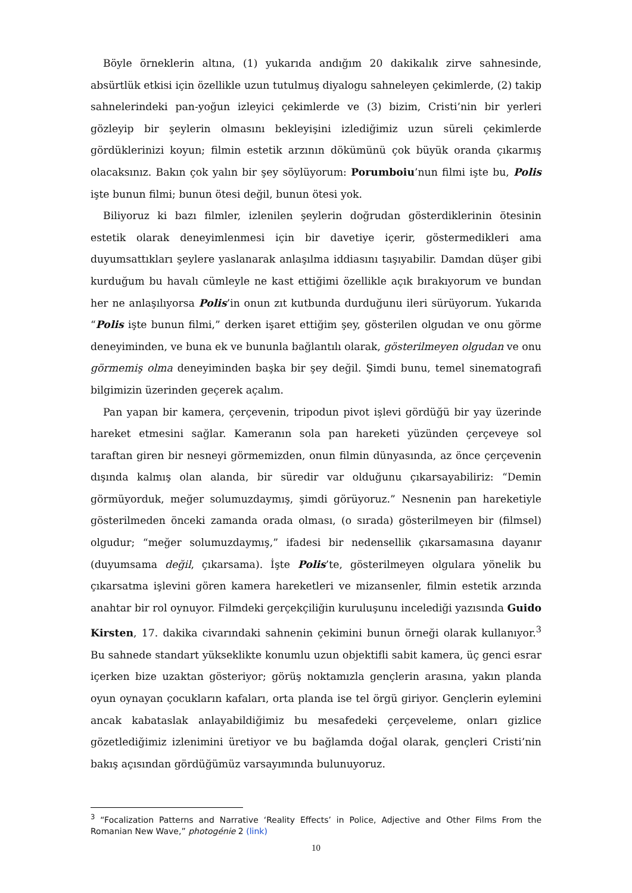Böyle örneklerin altına, (1) yukarıda andığım 20 dakikalık zirve sahnesinde, absürtlük etkisi için özellikle uzun tutulmuş diyalogu sahneleyen çekimlerde, (2) takip sahnelerindeki pan-yoğun izleyici çekimlerde ve (3) bizim, Cristi’nin bir yerleri gözleyip bir şeylerin olmasını bekleyişini izlediğimiz uzun süreli çekimlerde gördüklerinizi koyun; filmin estetik arzının dökümünü çok büyük oranda çıkarmış olacaksınız. Bakın çok yalın bir şey söylüyorum: Porumboiu’nun filmi işte bu, Polis işte bunun filmi; bunun ötesi değil, bunun ötesi yok.
Biliyoruz ki bazı filmler, izlenilen şeylerin doğrudan gösterdiklerinin ötesinin estetik olarak deneyimlenmesi için bir davetiye içerir, göstermedikleri ama duyumsattıkları şeylere yaslanarak anlaşılma iddiasını taşıyabilir. Damdan düşer gibi kurduğum bu havalı cümleyle ne kast ettiğimi özellikle açık bırakıyorum ve bundan her ne anlaşılıyorsa Polis’in onun zıt kutbunda durduğunu ileri sürüyorum. Yukarıda “Polis işte bunun filmi,” derken işaret ettiğim şey, gösterilen olgudan ve onu görme deneyiminden, ve buna ek ve bununla bağlantılı olarak, gösterilmeyen olgudan ve onu görmemiş olma deneyiminden başka bir şey değil. Şimdi bunu, temel sinematografi bilgimizin üzerinden geçerek açalım.
Pan yapan bir kamera, çerçevenin, tripodun pivot işlevi gördüğü bir yay üzerinde hareket etmesini sağlar. Kameranın sola pan hareketi yüzünden çerçeveye sol taraftan giren bir nesneyi görmemizden, onun filmin dünyasında, az önce çerçevenin dışında kalmış olan alanda, bir süredir var olduğunu çıkarsayabiliriz: “Demin görmüyorduk, meğer solumuzdaymış, şimdi görüyoruz.” Nesnenin pan hareketiyle gösterilmeden önceki zamanda orada olması, (o sırada) gösterilmeyen bir (filmsel) olgudur; “meğer solumuzdaymış,” ifadesi bir nedensellik çıkarsamasına dayanır (duyumsama değil, çıkarsama). İşte Polis’te, gösterilmeyen olgulara yönelik bu çıkarsatma işlevini gören kamera hareketleri ve mizansenler, filmin estetik arzında anahtar bir rol oynuyor. Filmdeki gerçekçiliğin kuruluşunu incelediği yazısında Guido Kirsten, 17. dakika civarındaki sahnenin çekimini bunun örneği olarak kullanıyor.<sup>3</sup> Bu sahnede standart yükseklikte konumlu uzun objektifli sabit kamera, üç genci esrar içerken bize uzaktan gösteriyor; görüş noktamızla gençlerin arasına, yakın planda oyun oynayan çocukların kafaları, orta planda ise tel örgü giriyor. Gençlerin eylemini ancak kabataslak anlayabildiğimiz bu mesafedeki çerçeveleme, onları gizlice gözetlediğimiz izlenimini üretiyor ve bu bağlamda doğal olarak, gençleri Cristi’nin bakış açısından gördüğümüz varsayımında bulunuyoruz.
<sup>3</sup> “Focalization Patterns and Narrative ‘Reality Effects’ in Police, Adjective and Other Films From the Romanian New Wave,” photogénie 2 (link)
10